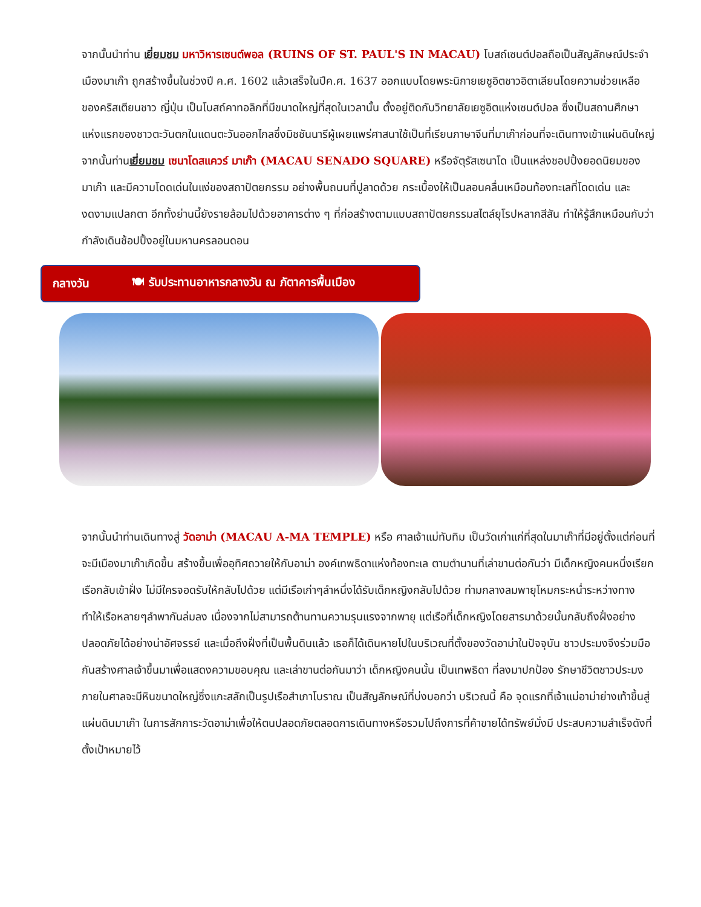จากนั้นนำท่าน เยี่ยมชม มหาวิหารเซนต์พอล (RUINS OF ST. PAUL'S IN MACAU) โบสถ์เซนต์ปอลถือเป็นสัญลักษณ์ประจำเมืองมาเก๊า ถูกสร้างขึ้นในช่วงปี ค.ศ. 1602 แล้วเสร็จในปีค.ศ. 1637 ออกแบบโดยพระนิกายเยซูอิตชาวอิตาเลียนโดยความช่วยเหลือของคริสเตียนชาว ญี่ปุ่น เป็นโบสถ์คาทอลิกที่มีขนาดใหญ่ที่สุดในเวลานั้น ตั้งอยู่ติดกับวิทยาลัยเยซูอิตแห่งเซนต์ปอล ซึ่งเป็นสถานศึกษาแห่งแรกของชาวตะวันตกในแดนตะวันออกไกลซึ่งมิชชันนารีผู้เผยแพร่ศาสนาใช้เป็นที่เรียนภาษาจีนที่มาเก๊าก่อนที่จะเดินทางเข้าแผ่นดินใหญ่ จากนั้นท่านเยี่ยมชม เซนาโดสแควร์ มาเก๊า (MACAU SENADO SQUARE) หรือจัตุรัสเซนาโด เป็นแหล่งชอปปิ้งยอดนิยมของมาเก๊า และมีความโดดเด่นในแง่ของสถาปัตยกรรม อย่างพื้นถนนที่ปูลาดด้วย กระเบื้องให้เป็นลอนคลื่นเหมือนท้องทะเลที่โดดเด่น และ งดงามแปลกตา อีกทั้งย่านนี้ยังรายล้อมไปด้วยอาคารต่าง ๆ ที่ก่อสร้างตามแบบสถาปัตยกรรมสไตล์ยุโรปหลากสีสัน ทำให้รู้สึกเหมือนกับว่ากำลังเดินช้อปปิ้งอยู่ในมหานครลอนดอน
กลางวัน 🍽 รับประทานอาหารกลางวัน ณ ภัตาคารพื้นเมือง
จากนั้นนำท่านเดินทางสู่ วัดอาม่า (MACAU A-MA TEMPLE) หรือ ศาลเจ้าแม่ทับทิม เป็นวัดเก่าแก่ที่สุดในมาเก๊าที่มีอยู่ตั้งแต่ก่อนที่จะมีเมืองมาเก๊าเกิดขึ้น สร้างขึ้นเพื่ออุทิศถวายให้กับอาม่า องค์เทพธิดาแห่งท้องทะเล ตามตำนานที่เล่าขานต่อกันว่า มีเด็กหญิงคนหนึ่งเรียกเรือกลับเข้าฝั่ง ไม่มีใครจอดรับให้กลับไปด้วย แต่มีเรือเก่าๆลำหนึ่งได้รับเด็กหญิงกลับไปด้วย ท่ามกลางลมพายุโหมกระหน่ำระหว่างทาง ทำให้เรือหลายๆลำพากันล่มลง เนื่องจากไม่สามารถต้านทานความรุนแรงจากพายุ แต่เรือที่เด็กหญิงโดยสารมาด้วยนั้นกลับถึงฝั่งอย่างปลอดภัยได้อย่างน่าอัศจรรย์ และเมื่อถึงฝั่งที่เป็นพื้นดินแล้ว เธอก็ได้เดินหายไปในบริเวณที่ตั้งของวัดอาม่าในปัจจุบัน ชาวประมงจึงร่วมมือกันสร้างศาลเจ้าขึ้นมาเพื่อแสดงความขอบคุณ และเล่าขานต่อกันมาว่า เด็กหญิงคนนั้น เป็นเทพธิดา ที่ลงมาปกป้อง รักษาชีวิตชาวประมง ภายในศาลจะมีหินขนาดใหญ่ซึ่งแกะสลักเป็นรูปเรือสำเภาโบราณ เป็นสัญลักษณ์ที่บ่งบอกว่า บริเวณนี้ คือ จุดแรกที่เจ้าแม่อาม่าย่างเท้าขึ้นสู่แผ่นดินมาเก๊า ในการสักการะวัดอาม่าเพื่อให้ตนปลอดภัยตลอดการเดินทางหรือรวมไปถึงการที่ค้าขายได้ทรัพย์มั่งมี ประสบความสำเร็จดังที่ตั้งเป้าหมายไว้